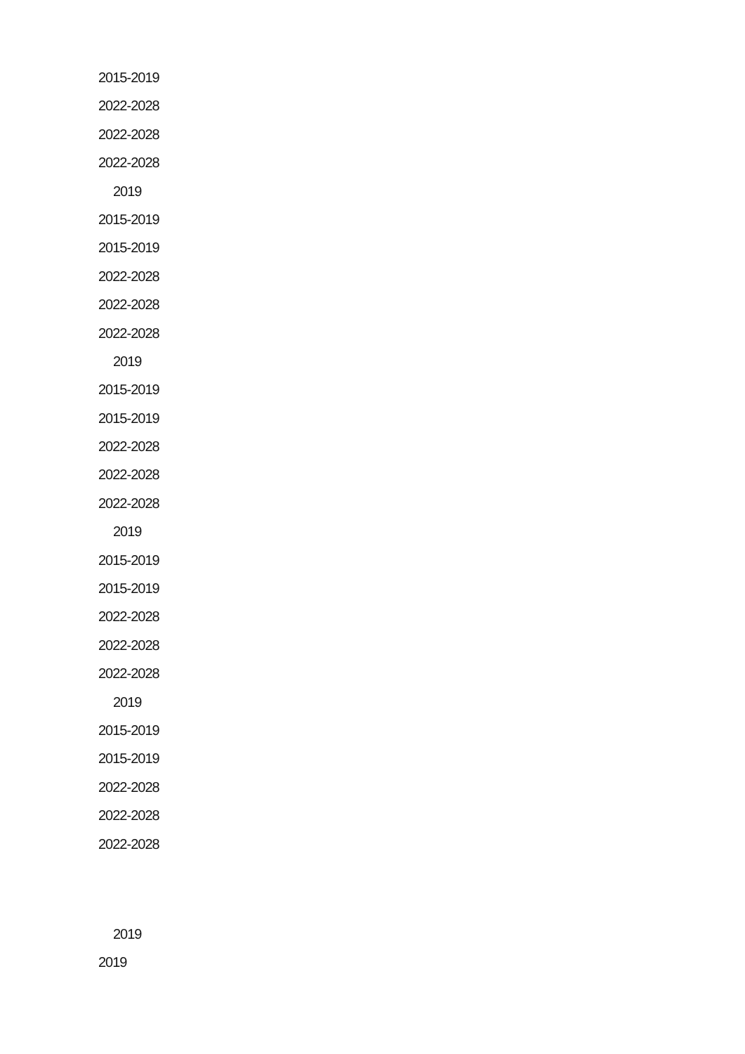2015-2019
2022-2028
2022-2028
2022-2028
2019
2015-2019
2015-2019
2022-2028
2022-2028
2022-2028
2019
2015-2019
2015-2019
2022-2028
2022-2028
2022-2028
2019
2015-2019
2015-2019
2022-2028
2022-2028
2022-2028
2019
2015-2019
2015-2019
2022-2028
2022-2028
2022-2028
2019
2019